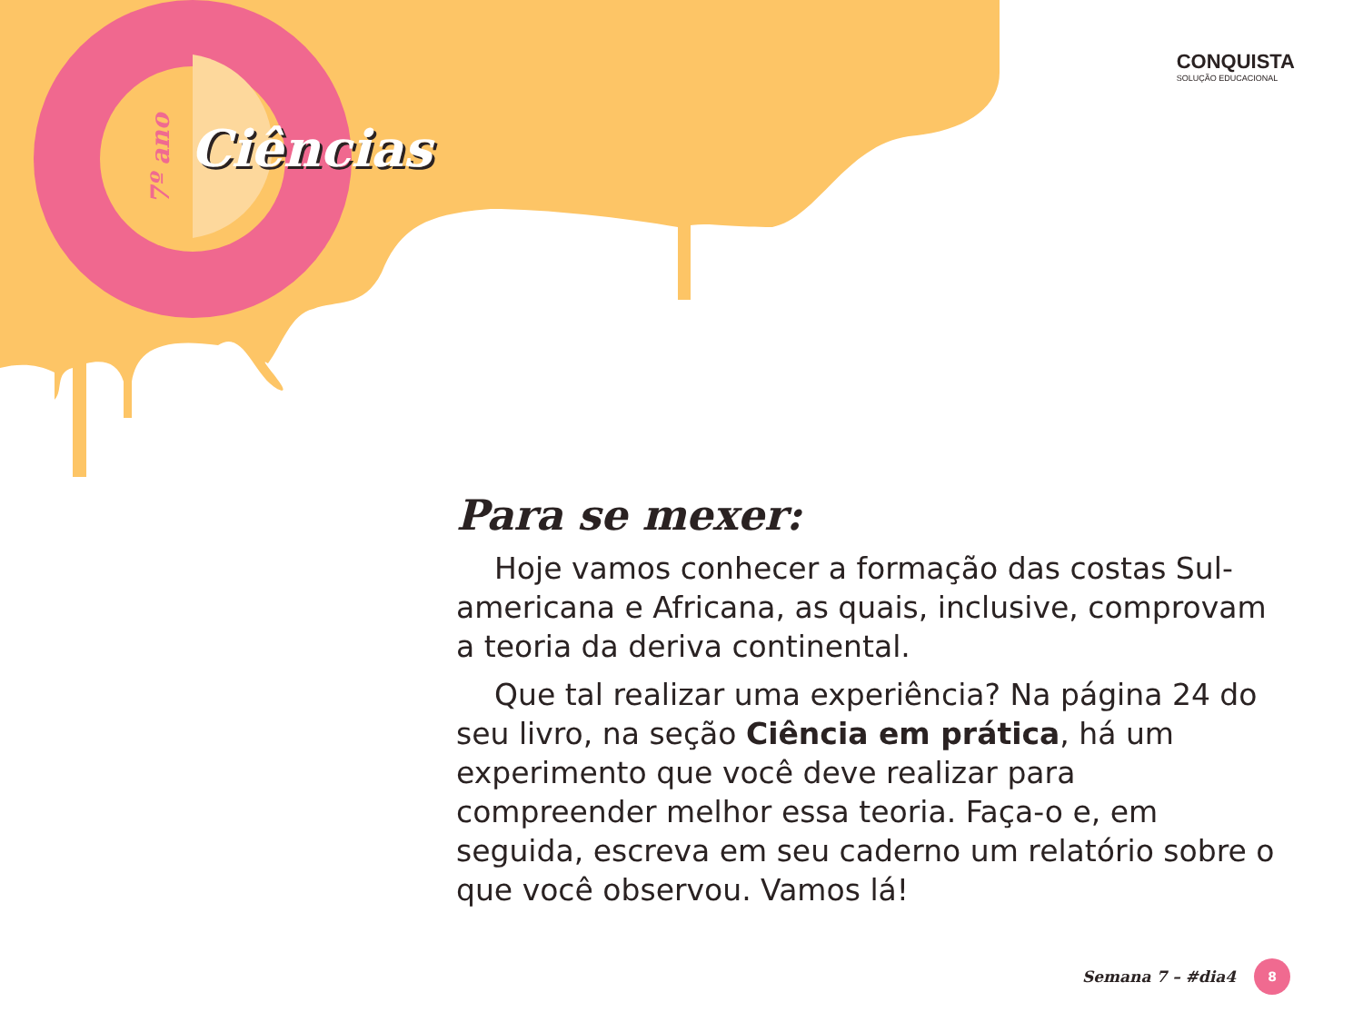7º ano
Ciências
CONQUISTA
SOLUÇÃO EDUCACIONAL
Para se mexer:
Hoje vamos conhecer a formação das costas Sul-americana e Africana, as quais, inclusive, comprovam a teoria da deriva continental.
Que tal realizar uma experiência? Na página 24 do seu livro, na seção Ciência em prática, há um experimento que você deve realizar para compreender melhor essa teoria. Faça-o e, em seguida, escreva em seu caderno um relatório sobre o que você observou. Vamos lá!
Semana 7 – #dia4 8